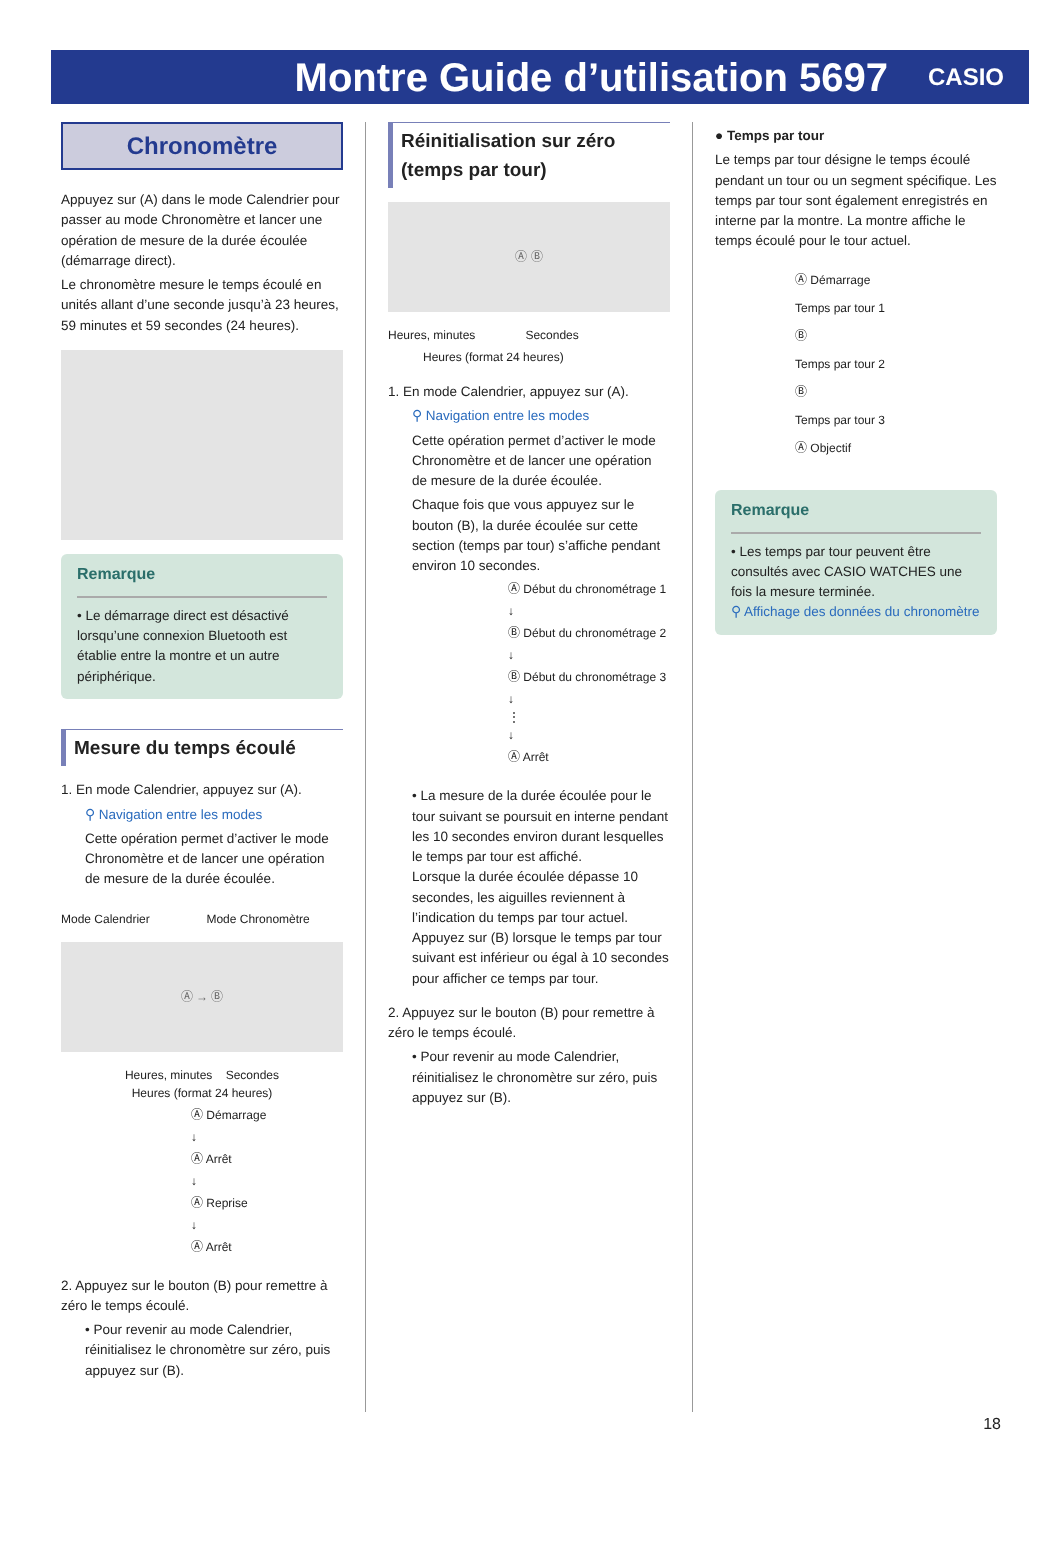Montre Guide d’utilisation 5697
CASIO
Chronomètre
Appuyez sur (A) dans le mode Calendrier pour passer au mode Chronomètre et lancer une opération de mesure de la durée écoulée (démarrage direct).
Le chronomètre mesure le temps écoulé en unités allant d’une seconde jusqu’à 23 heures, 59 minutes et 59 secondes (24 heures).
Remarque
• Le démarrage direct est désactivé lorsqu’une connexion Bluetooth est établie entre la montre et un autre périphérique.
Mesure du temps écoulé
1. En mode Calendrier, appuyez sur (A).
⚲ Navigation entre les modes
Cette opération permet d’activer le mode Chronomètre et de lancer une opération de mesure de la durée écoulée.
Mode Calendrier Mode Chronomètre
Ⓐ → Ⓑ
Heures, minutes Secondes
Heures (format 24 heures)
Ⓐ Démarrage
↓
Ⓐ Arrêt
↓
Ⓐ Reprise
↓
Ⓐ Arrêt
2. Appuyez sur le bouton (B) pour remettre à zéro le temps écoulé.
• Pour revenir au mode Calendrier, réinitialisez le chronomètre sur zéro, puis appuyez sur (B).
Réinitialisation sur zéro (temps par tour)
Ⓐ Ⓑ
Heures, minutes Secondes
Heures (format 24 heures)
1. En mode Calendrier, appuyez sur (A).
⚲ Navigation entre les modes
Cette opération permet d’activer le mode Chronomètre et de lancer une opération de mesure de la durée écoulée.
Chaque fois que vous appuyez sur le bouton (B), la durée écoulée sur cette section (temps par tour) s’affiche pendant environ 10 secondes.
Ⓐ Début du chronométrage 1
↓
Ⓑ Début du chronométrage 2
↓
Ⓑ Début du chronométrage 3
↓
⋮
↓
Ⓐ Arrêt
• La mesure de la durée écoulée pour le tour suivant se poursuit en interne pendant les 10 secondes environ durant lesquelles le temps par tour est affiché.
Lorsque la durée écoulée dépasse 10 secondes, les aiguilles reviennent à l’indication du temps par tour actuel.
Appuyez sur (B) lorsque le temps par tour suivant est inférieur ou égal à 10 secondes pour afficher ce temps par tour.
2. Appuyez sur le bouton (B) pour remettre à zéro le temps écoulé.
• Pour revenir au mode Calendrier, réinitialisez le chronomètre sur zéro, puis appuyez sur (B).
● Temps par tour
Le temps par tour désigne le temps écoulé pendant un tour ou un segment spécifique. Les temps par tour sont également enregistrés en interne par la montre. La montre affiche le temps écoulé pour le tour actuel.
Ⓐ Démarrage
Temps par tour 1
Ⓑ
Temps par tour 2
Ⓑ
Temps par tour 3
Ⓐ Objectif
Remarque
• Les temps par tour peuvent être consultés avec CASIO WATCHES une fois la mesure terminée.
⚲ Affichage des données du chronomètre
18